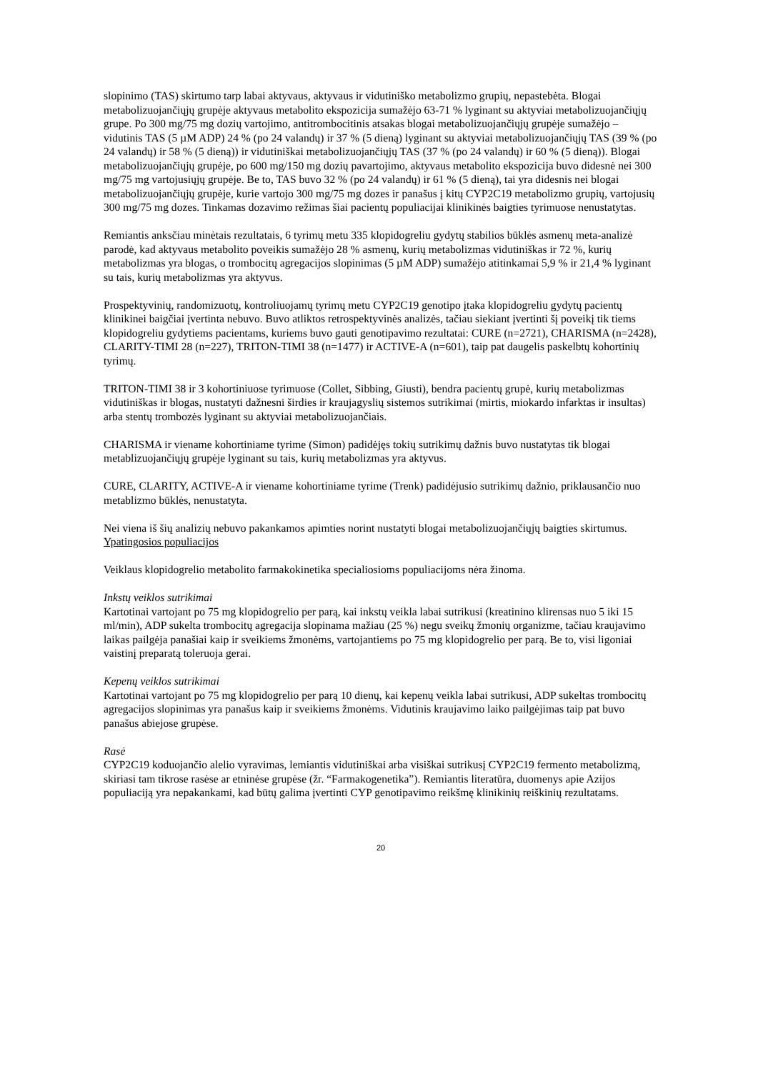slopinimo (TAS) skirtumo tarp labai aktyvaus, aktyvaus ir vidutiniško metabolizmo grupių, nepastebėta. Blogai metabolizuojančiųjų grupėje aktyvaus metabolito ekspozicija sumažėjo 63-71 % lyginant su aktyviai metabolizuojančiųjų grupe. Po 300 mg/75 mg dozių vartojimo, antitrombocitinis atsakas blogai metabolizuojančiųjų grupėje sumažėjo – vidutinis TAS (5 µM ADP) 24 % (po 24 valandų) ir 37 % (5 dieną) lyginant su aktyviai metabolizuojančiųjų TAS (39 % (po 24 valandų) ir 58 % (5 dieną)) ir vidutiniškai metabolizuojančiųjų TAS (37 % (po 24 valandų) ir 60 % (5 dieną)). Blogai metabolizuojančiųjų grupėje, po 600 mg/150 mg dozių pavartojimo, aktyvaus metabolito ekspozicija buvo didesnė nei 300 mg/75 mg vartojusiųjų grupėje. Be to, TAS buvo 32 % (po 24 valandų) ir 61 % (5 dieną), tai yra didesnis nei blogai metabolizuojančiųjų grupėje, kurie vartojo 300 mg/75 mg dozes ir panašus į kitų CYP2C19 metabolizmo grupių, vartojusių 300 mg/75 mg dozes. Tinkamas dozavimo režimas šiai pacientų populiacijai klinikinės baigties tyrimuose nenustatytas.
Remiantis anksčiau minėtais rezultatais, 6 tyrimų metu 335 klopidogreliu gydytų stabilios būklės asmenų meta-analizė parodė, kad aktyvaus metabolito poveikis sumažėjo 28 % asmenų, kurių metabolizmas vidutiniškas ir 72 %, kurių metabolizmas yra blogas, o trombocitų agregacijos slopinimas (5 µM ADP) sumažėjo atitinkamai 5,9 % ir 21,4 % lyginant su tais, kurių metabolizmas yra aktyvus.
Prospektyvinių, randomizuotų, kontroliuojamų tyrimų metu CYP2C19 genotipo įtaka klopidogreliu gydytų pacientų klinikinei baigčiai įvertinta nebuvo. Buvo atliktos retrospektyvinės analizės, tačiau siekiant įvertinti šį poveikį tik tiems klopidogreliu gydytiems pacientams, kuriems buvo gauti genotipavimo rezultatai: CURE (n=2721), CHARISMA (n=2428), CLARITY-TIMI 28 (n=227), TRITON-TIMI 38 (n=1477) ir ACTIVE-A (n=601), taip pat daugelis paskelbtų kohortinių tyrimų.
TRITON-TIMI 38 ir 3 kohortiniuose tyrimuose (Collet, Sibbing, Giusti), bendra pacientų grupė, kurių metabolizmas vidutiniškas ir blogas, nustatyti dažnesni širdies ir kraujagyslių sistemos sutrikimai (mirtis, miokardo infarktas ir insultas) arba stentų trombozės lyginant su aktyviai metabolizuojančiais.
CHARISMA ir viename kohortiniame tyrime (Simon) padidėjęs tokių sutrikimų dažnis buvo nustatytas tik blogai metablizuojančiųjų grupėje lyginant su tais, kurių metabolizmas yra aktyvus.
CURE, CLARITY, ACTIVE-A ir viename kohortiniame tyrime (Trenk) padidėjusio sutrikimų dažnio, priklausančio nuo metablizmo būklės, nenustatyta.
Nei viena iš šių analizių nebuvo pakankamos apimties norint nustatyti blogai metabolizuojančiųjų baigties skirtumus.
Ypatingosios populiacijos
Veiklaus klopidogrelio metabolito farmakokinetika specialiosioms populiacijoms nėra žinoma.
Inkstų veiklos sutrikimai
Kartotinai vartojant po 75 mg klopidogrelio per parą, kai inkstų veikla labai sutrikusi (kreatinino klirensas nuo 5 iki 15 ml/min), ADP sukelta trombocitų agregacija slopinama mažiau (25 %) negu sveikų žmonių organizme, tačiau kraujavimo laikas pailgėja panašiai kaip ir sveikiems žmonėms, vartojantiems po 75 mg klopidogrelio per parą. Be to, visi ligoniai vaistinį preparatą toleruoja gerai.
Kepenų veiklos sutrikimai
Kartotinai vartojant po 75 mg klopidogrelio per parą 10 dienų, kai kepenų veikla labai sutrikusi, ADP sukeltas trombocitų agregacijos slopinimas yra panašus kaip ir sveikiems žmonėms. Vidutinis kraujavimo laiko pailgėjimas taip pat buvo panašus abiejose grupėse.
Rasė
CYP2C19 koduojančio alelio vyravimas, lemiantis vidutiniškai arba visiškai sutrikusį CYP2C19 fermento metabolizmą, skiriasi tam tikrose rasėse ar etninėse grupėse (žr. “Farmakogenetika”). Remiantis literatūra, duomenys apie Azijos populiaciją yra nepakankami, kad būtų galima įvertinti CYP genotipavimo reikšmę klinikinių reiškinių rezultatams.
20